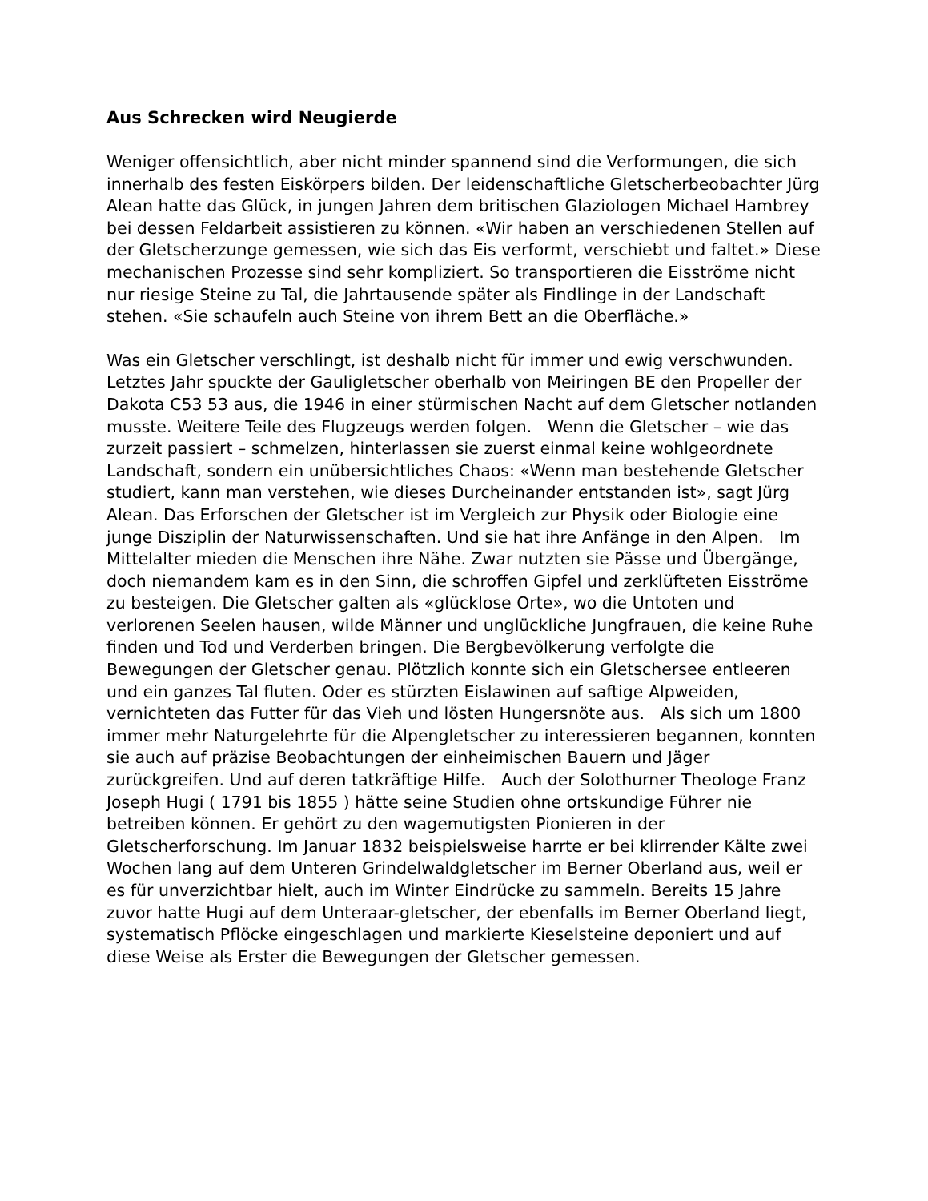Aus Schrecken wird Neugierde
Weniger offensichtlich, aber nicht minder spannend sind die Verformungen, die sich innerhalb des festen Eiskörpers bilden. Der leidenschaftliche Gletscherbeobachter Jürg Alean hatte das Glück, in jungen Jahren dem britischen Glaziologen Michael Hambrey bei dessen Feldarbeit assistieren zu können. «Wir haben an verschiedenen Stellen auf der Gletscherzunge gemessen, wie sich das Eis verformt, verschiebt und faltet.» Diese mechanischen Prozesse sind sehr kompliziert. So transportieren die Eisströme nicht nur riesige Steine zu Tal, die Jahrtausende später als Findlinge in der Landschaft stehen. «Sie schaufeln auch Steine von ihrem Bett an die Oberfläche.»
Was ein Gletscher verschlingt, ist deshalb nicht für immer und ewig verschwunden. Letztes Jahr spuckte der Gauligletscher oberhalb von Meiringen BE den Propeller der Dakota C53 53 aus, die 1946 in einer stürmischen Nacht auf dem Gletscher notlanden musste. Weitere Teile des Flugzeugs werden folgen. Wenn die Gletscher – wie das zurzeit passiert – schmelzen, hinterlassen sie zuerst einmal keine wohlgeordnete Landschaft, sondern ein unübersichtliches Chaos: «Wenn man bestehende Gletscher studiert, kann man verstehen, wie dieses Durcheinander entstanden ist», sagt Jürg Alean. Das Erforschen der Gletscher ist im Vergleich zur Physik oder Biologie eine junge Disziplin der Naturwissenschaften. Und sie hat ihre Anfänge in den Alpen. Im Mittelalter mieden die Menschen ihre Nähe. Zwar nutzten sie Pässe und Übergänge, doch niemandem kam es in den Sinn, die schroffen Gipfel und zerklüfteten Eisströme zu besteigen. Die Gletscher galten als «glücklose Orte», wo die Untoten und verlorenen Seelen hausen, wilde Männer und unglückliche Jungfrauen, die keine Ruhe finden und Tod und Verderben bringen. Die Bergbevölkerung verfolgte die Bewegungen der Gletscher genau. Plötzlich konnte sich ein Gletschersee entleeren und ein ganzes Tal fluten. Oder es stürzten Eislawinen auf saftige Alpweiden, vernichteten das Futter für das Vieh und lösten Hungersnöte aus. Als sich um 1800 immer mehr Naturgelehrte für die Alpengletscher zu interessieren begannen, konnten sie auch auf präzise Beobachtungen der einheimischen Bauern und Jäger zurückgreifen. Und auf deren tatkräftige Hilfe. Auch der Solothurner Theologe Franz Joseph Hugi ( 1791 bis 1855 ) hätte seine Studien ohne ortskundige Führer nie betreiben können. Er gehört zu den wagemutigsten Pionieren in der Gletscherforschung. Im Januar 1832 beispielsweise harrte er bei klirrender Kälte zwei Wochen lang auf dem Unteren Grindelwaldgletscher im Berner Oberland aus, weil er es für unverzichtbar hielt, auch im Winter Eindrücke zu sammeln. Bereits 15 Jahre zuvor hatte Hugi auf dem Unteraar-gletscher, der ebenfalls im Berner Oberland liegt, systematisch Pflöcke eingeschlagen und markierte Kieselsteine deponiert und auf diese Weise als Erster die Bewegungen der Gletscher gemessen.